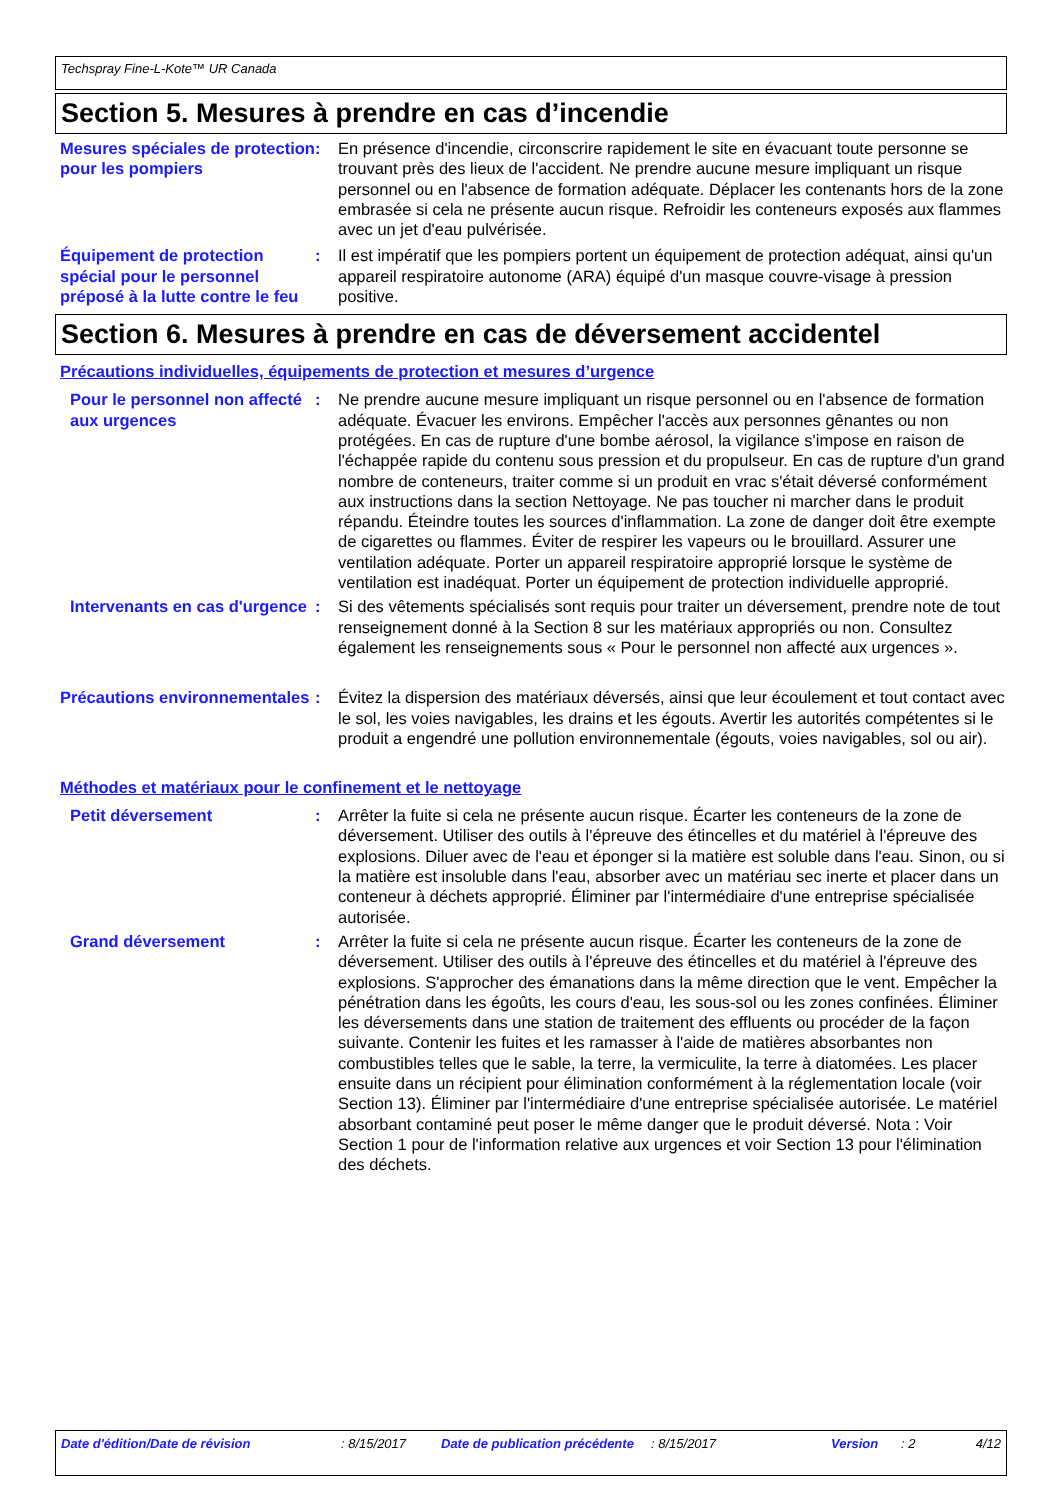Techspray Fine-L-Kote™ UR Canada
Section 5. Mesures à prendre en cas d’incendie
Mesures spéciales de protection pour les pompiers
: En présence d'incendie, circonscrire rapidement le site en évacuant toute personne se trouvant près des lieux de l'accident. Ne prendre aucune mesure impliquant un risque personnel ou en l'absence de formation adéquate. Déplacer les contenants hors de la zone embrasée si cela ne présente aucun risque. Refroidir les conteneurs exposés aux flammes avec un jet d'eau pulvérisée.
Équipement de protection spécial pour le personnel préposé à la lutte contre le feu
: Il est impératif que les pompiers portent un équipement de protection adéquat, ainsi qu'un appareil respiratoire autonome (ARA) équipé d'un masque couvre-visage à pression positive.
Section 6. Mesures à prendre en cas de déversement accidentel
Précautions individuelles, équipements de protection et mesures d’urgence
Pour le personnel non affecté aux urgences
: Ne prendre aucune mesure impliquant un risque personnel ou en l'absence de formation adéquate. Évacuer les environs. Empêcher l'accès aux personnes gênantes ou non protégées. En cas de rupture d'une bombe aérosol, la vigilance s'impose en raison de l'échappée rapide du contenu sous pression et du propulseur. En cas de rupture d'un grand nombre de conteneurs, traiter comme si un produit en vrac s'était déversé conformément aux instructions dans la section Nettoyage. Ne pas toucher ni marcher dans le produit répandu. Éteindre toutes les sources d'inflammation. La zone de danger doit être exempte de cigarettes ou flammes. Éviter de respirer les vapeurs ou le brouillard. Assurer une ventilation adéquate. Porter un appareil respiratoire approprié lorsque le système de ventilation est inadéquat. Porter un équipement de protection individuelle approprié.
Intervenants en cas d'urgence
: Si des vêtements spécialisés sont requis pour traiter un déversement, prendre note de tout renseignement donné à la Section 8 sur les matériaux appropriés ou non. Consultez également les renseignements sous « Pour le personnel non affecté aux urgences ».
Précautions environnementales
: Évitez la dispersion des matériaux déversés, ainsi que leur écoulement et tout contact avec le sol, les voies navigables, les drains et les égouts. Avertir les autorités compétentes si le produit a engendré une pollution environnementale (égouts, voies navigables, sol ou air).
Méthodes et matériaux pour le confinement et le nettoyage
Petit déversement : Arrêter la fuite si cela ne présente aucun risque. Écarter les conteneurs de la zone de déversement. Utiliser des outils à l'épreuve des étincelles et du matériel à l'épreuve des explosions. Diluer avec de l'eau et éponger si la matière est soluble dans l'eau. Sinon, ou si la matière est insoluble dans l'eau, absorber avec un matériau sec inerte et placer dans un conteneur à déchets approprié. Éliminer par l'intermédiaire d'une entreprise spécialisée autorisée.
Grand déversement : Arrêter la fuite si cela ne présente aucun risque. Écarter les conteneurs de la zone de déversement. Utiliser des outils à l'épreuve des étincelles et du matériel à l'épreuve des explosions. S'approcher des émanations dans la même direction que le vent. Empêcher la pénétration dans les égoûts, les cours d'eau, les sous-sol ou les zones confinées. Éliminer les déversements dans une station de traitement des effluents ou procéder de la façon suivante. Contenir les fuites et les ramasser à l'aide de matières absorbantes non combustibles telles que le sable, la terre, la vermiculite, la terre à diatomées. Les placer ensuite dans un récipient pour élimination conformément à la réglementation locale (voir Section 13). Éliminer par l'intermédiaire d'une entreprise spécialisée autorisée. Le matériel absorbant contaminé peut poser le même danger que le produit déversé. Nota : Voir Section 1 pour de l'information relative aux urgences et voir Section 13 pour l'élimination des déchets.
Date d'édition/Date de révision : 8/15/2017 Date de publication précédente
: 8/15/2017 Version : 2 4/12